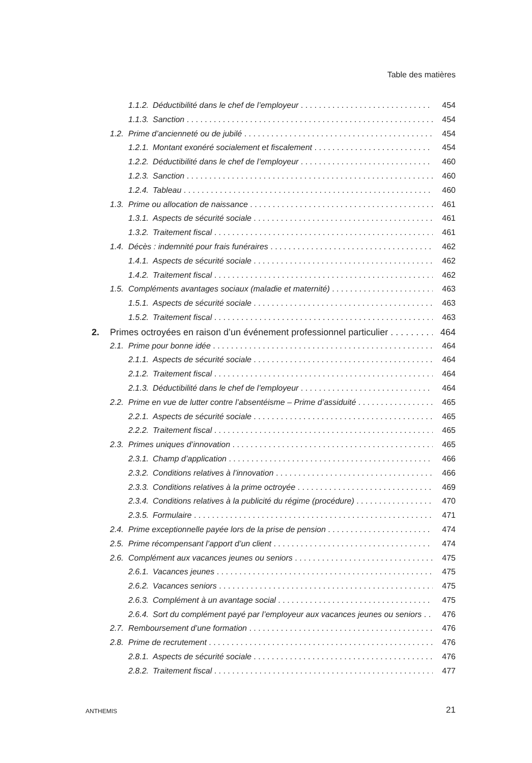Table des matières
1.1.2. Déductibilité dans le chef de l’employeur 454
1.1.3. Sanction 454
1.2. Prime d’ancienneté ou de jubilé 454
1.2.1. Montant exonéré socialement et fiscalement 454
1.2.2. Déductibilité dans le chef de l’employeur 460
1.2.3. Sanction 460
1.2.4. Tableau 460
1.3. Prime ou allocation de naissance 461
1.3.1. Aspects de sécurité sociale 461
1.3.2. Traitement fiscal 461
1.4. Décès : indemnité pour frais funéraires 462
1.4.1. Aspects de sécurité sociale 462
1.4.2. Traitement fiscal 462
1.5. Compléments avantages sociaux (maladie et maternité) 463
1.5.1. Aspects de sécurité sociale 463
1.5.2. Traitement fiscal 463
2. Primes octroyées en raison d’un événement professionnel particulier 464
2.1. Prime pour bonne idée 464
2.1.1. Aspects de sécurité sociale 464
2.1.2. Traitement fiscal 464
2.1.3. Déductibilité dans le chef de l’employeur 464
2.2. Prime en vue de lutter contre l’absentéisme – Prime d’assiduité 465
2.2.1. Aspects de sécurité sociale 465
2.2.2. Traitement fiscal 465
2.3. Primes uniques d’innovation 465
2.3.1. Champ d’application 466
2.3.2. Conditions relatives à l’innovation 466
2.3.3. Conditions relatives à la prime octroyée 469
2.3.4. Conditions relatives à la publicité du régime (procédure) 470
2.3.5. Formulaire 471
2.4. Prime exceptionnelle payée lors de la prise de pension 474
2.5. Prime récompensant l’apport d’un client 474
2.6. Complément aux vacances jeunes ou seniors 475
2.6.1. Vacances jeunes 475
2.6.2. Vacances seniors 475
2.6.3. Complément à un avantage social 475
2.6.4. Sort du complément payé par l’employeur aux vacances jeunes ou seniors 476
2.7. Remboursement d’une formation 476
2.8. Prime de recrutement 476
2.8.1. Aspects de sécurité sociale 476
2.8.2. Traitement fiscal 477
ANTHEMIS 21